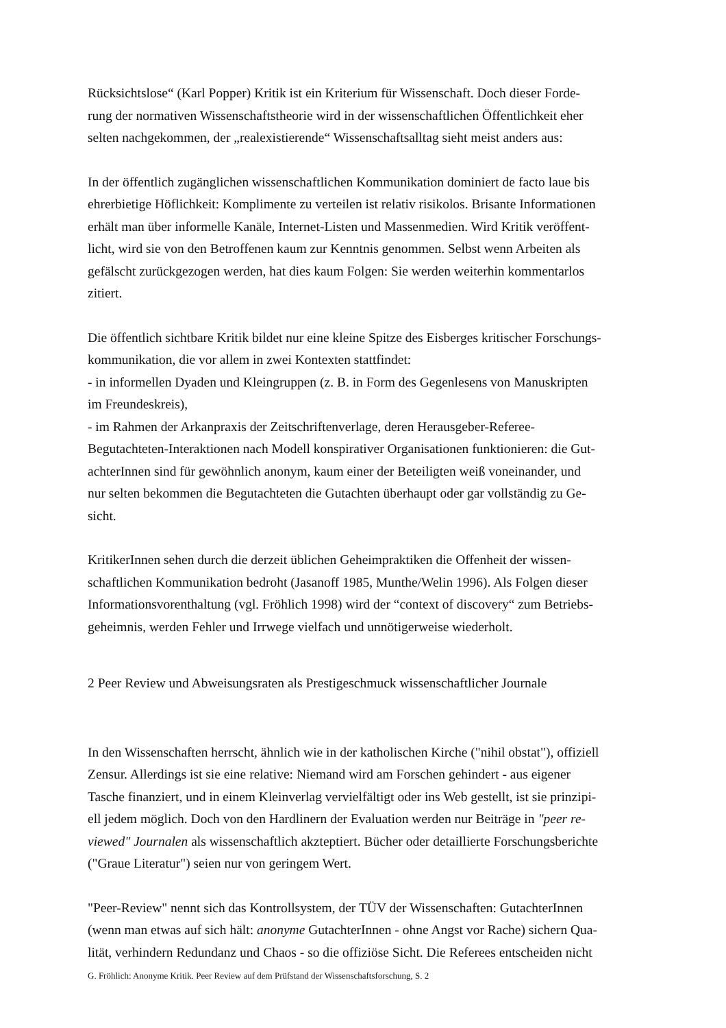Rücksichtslose“ (Karl Popper) Kritik ist ein Kriterium für Wissenschaft. Doch dieser Forde-
rung der normativen Wissenschaftstheorie wird in der wissenschaftlichen Öffentlichkeit eher
selten nachgekommen, der „realexistierende“ Wissenschaftsalltag sieht meist anders aus:
In der öffentlich zugänglichen wissenschaftlichen Kommunikation dominiert de facto laue bis
ehrerbietige Höflichkeit: Komplimente zu verteilen ist relativ risikolos. Brisante Informationen
erhält man über informelle Kanäle, Internet-Listen und Massenmedien. Wird Kritik veröffent-
licht, wird sie von den Betroffenen kaum zur Kenntnis genommen. Selbst wenn Arbeiten als
gefälscht zurückgezogen werden, hat dies kaum Folgen: Sie werden weiterhin kommentarlos
zitiert.
Die öffentlich sichtbare Kritik bildet nur eine kleine Spitze des Eisberges kritischer Forschungs-
kommunikation, die vor allem in zwei Kontexten stattfindet:
- in informellen Dyaden und Kleingruppen (z. B. in Form des Gegenlesens von Manuskripten
im Freundeskreis),
- im Rahmen der Arkanpraxis der Zeitschriftenverlage, deren Herausgeber-Referee-
Begutachteten-Interaktionen nach Modell konspirativer Organisationen funktionieren: die Gut-
achterInnen sind für gewöhnlich anonym, kaum einer der Beteiligten weiß voneinander, und
nur selten bekommen die Begutachteten die Gutachten überhaupt oder gar vollständig zu Ge-
sicht.
KritikerInnen sehen durch die derzeit üblichen Geheimpraktiken die Offenheit der wissen-
schaftlichen Kommunikation bedroht (Jasanoff 1985, Munthe/Welin 1996). Als Folgen dieser
Informationsvorenthaltung (vgl. Fröhlich 1998) wird der “context of discovery“ zum Betriebs-
geheimnis, werden Fehler und Irrwege vielfach und unnötigerweise wiederholt.
2 Peer Review und Abweisungsraten als Prestigeschmuck wissenschaftlicher Journale
In den Wissenschaften herrscht, ähnlich wie in der katholischen Kirche ("nihil obstat"), offiziell
Zensur. Allerdings ist sie eine relative: Niemand wird am Forschen gehindert - aus eigener
Tasche finanziert, und in einem Kleinverlag vervielfältigt oder ins Web gestellt, ist sie prinzipi-
ell jedem möglich. Doch von den Hardlinern der Evaluation werden nur Beiträge in "peer re-
viewed" Journalen als wissenschaftlich akzteptiert. Bücher oder detaillierte Forschungsberichte
("Graue Literatur") seien nur von geringem Wert.
"Peer-Review" nennt sich das Kontrollsystem, der TÜV der Wissenschaften: GutachterInnen
(wenn man etwas auf sich hält: anonyme GutachterInnen - ohne Angst vor Rache) sichern Qua-
lität, verhindern Redundanz und Chaos - so die offiziöse Sicht. Die Referees entscheiden nicht
G. Fröhlich: Anonyme Kritik. Peer Review auf dem Prüfstand der Wissenschaftsforschung, S. 2